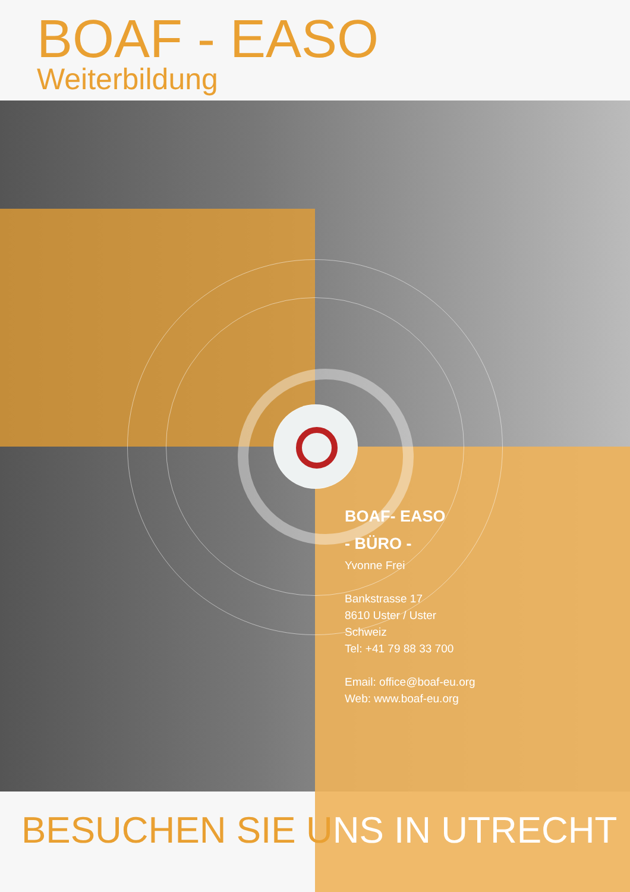BOAF - EASO
Weiterbildung
BOAF- EASO
- BÜRO -
Yvonne Frei
Bankstrasse 17
8610 Uster / Uster
Schweiz
Tel: +41 79 88 33 700
Email: office@boaf-eu.org
Web: www.boaf-eu.org
BESUCHEN SIE UNS IN UTRECHT